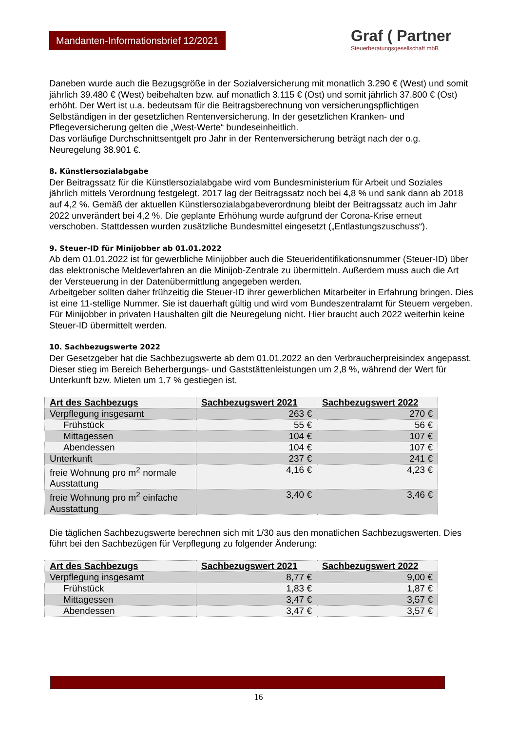Mandanten-Informationsbrief 12/2021
Graf ( Partner
Steuerberatungsgesellschaft mbB
Daneben wurde auch die Bezugsgröße in der Sozialversicherung mit monatlich 3.290 € (West) und somit jährlich 39.480 € (West) beibehalten bzw. auf monatlich 3.115 € (Ost) und somit jährlich 37.800 € (Ost) erhöht. Der Wert ist u.a. bedeutsam für die Beitragsberechnung von versicherungspflichtigen Selbständigen in der gesetzlichen Rentenversicherung. In der gesetzlichen Kranken- und Pflegeversicherung gelten die „West-Werte“ bundeseinheitlich.
Das vorläufige Durchschnittsentgelt pro Jahr in der Rentenversicherung beträgt nach der o.g. Neuregelung 38.901 €.
8. Künstlersozialabgabe
Der Beitragssatz für die Künstlersozialabgabe wird vom Bundesministerium für Arbeit und Soziales jährlich mittels Verordnung festgelegt. 2017 lag der Beitragssatz noch bei 4,8 % und sank dann ab 2018 auf 4,2 %. Gemäß der aktuellen Künstlersozialabgabeverordnung bleibt der Beitragssatz auch im Jahr 2022 unverändert bei 4,2 %. Die geplante Erhöhung wurde aufgrund der Corona-Krise erneut verschoben. Stattdessen wurden zusätzliche Bundesmittel eingesetzt („Entlastungszuschuss“).
9. Steuer-ID für Minijobber ab 01.01.2022
Ab dem 01.01.2022 ist für gewerbliche Minijobber auch die Steueridentifikationsnummer (Steuer-ID) über das elektronische Meldeverfahren an die Minijob-Zentrale zu übermitteln. Außerdem muss auch die Art der Versteuerung in der Datenübermittlung angegeben werden.
Arbeitgeber sollten daher frühzeitig die Steuer-ID ihrer gewerblichen Mitarbeiter in Erfahrung bringen. Dies ist eine 11-stellige Nummer. Sie ist dauerhaft gültig und wird vom Bundeszentralamt für Steuern vergeben.
Für Minijobber in privaten Haushalten gilt die Neuregelung nicht. Hier braucht auch 2022 weiterhin keine Steuer-ID übermittelt werden.
10. Sachbezugswerte 2022
Der Gesetzgeber hat die Sachbezugswerte ab dem 01.01.2022 an den Verbraucherpreisindex angepasst. Dieser stieg im Bereich Beherbergungs- und Gaststättenleistungen um 2,8 %, während der Wert für Unterkunft bzw. Mieten um 1,7 % gestiegen ist.
| Art des Sachbezugs | Sachbezugswert 2021 | Sachbezugswert 2022 |
| --- | --- | --- |
| Verpflegung insgesamt | 263 € | 270 € |
| Frühstück | 55 € | 56 € |
| Mittagessen | 104 € | 107 € |
| Abendessen | 104 € | 107 € |
| Unterkunft | 237 € | 241 € |
| freie Wohnung pro m<sup>2</sup> normale Ausstattung | 4,16 € | 4,23 € |
| freie Wohnung pro m<sup>2</sup> einfache Ausstattung | 3,40 € | 3,46 € |
Die täglichen Sachbezugswerte berechnen sich mit 1/30 aus den monatlichen Sachbezugswerten. Dies führt bei den Sachbezügen für Verpflegung zu folgender Änderung:
| Art des Sachbezugs | Sachbezugswert 2021 | Sachbezugswert 2022 |
| --- | --- | --- |
| Verpflegung insgesamt | 8,77 € | 9,00 € |
| Frühstück | 1,83 € | 1,87 € |
| Mittagessen | 3,47 € | 3,57 € |
| Abendessen | 3,47 € | 3,57 € |
16